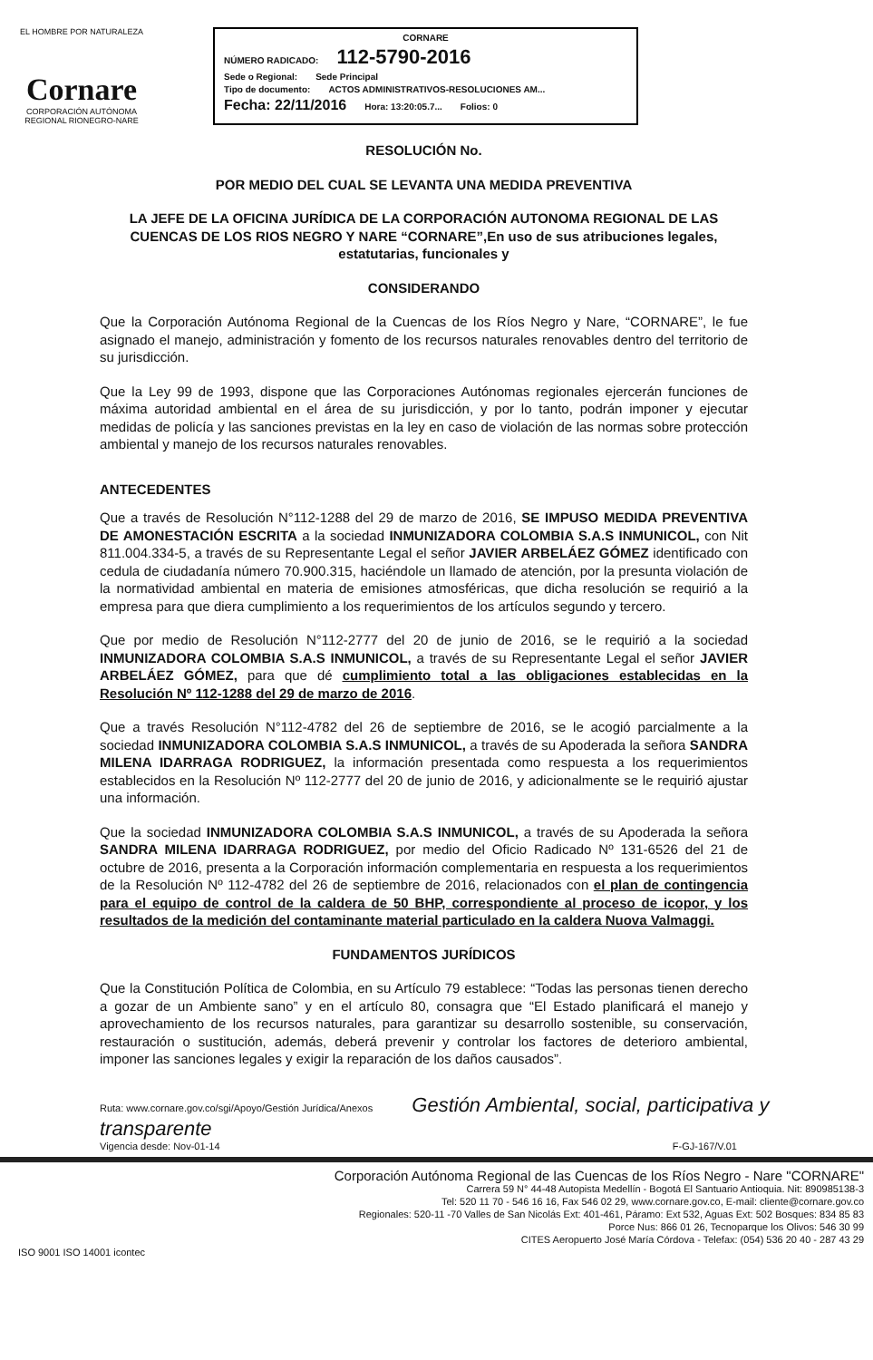EL HOMBRE POR NATURALEZA
Cornare
CORPORACIÓN AUTÓNOMA REGIONAL RIONEGRO-NARE
CORNARE
NÚMERO RADICADO: 112-5790-2016
Sede o Regional: Sede Principal
Tipo de documento: ACTOS ADMINISTRATIVOS-RESOLUCIONES AM...
Fecha: 22/11/2016 Hora: 13:20:05.7... Folios: 0
RESOLUCIÓN No.
POR MEDIO DEL CUAL SE LEVANTA UNA MEDIDA PREVENTIVA
LA JEFE DE LA OFICINA JURÍDICA DE LA CORPORACIÓN AUTONOMA REGIONAL DE LAS CUENCAS DE LOS RIOS NEGRO Y NARE “CORNARE”,En uso de sus atribuciones legales, estatutarias, funcionales y
CONSIDERANDO
Que la Corporación Autónoma Regional de la Cuencas de los Ríos Negro y Nare, “CORNARE”, le fue asignado el manejo, administración y fomento de los recursos naturales renovables dentro del territorio de su jurisdicción.
Que la Ley 99 de 1993, dispone que las Corporaciones Autónomas regionales ejercerán funciones de máxima autoridad ambiental en el área de su jurisdicción, y por lo tanto, podrán imponer y ejecutar medidas de policía y las sanciones previstas en la ley en caso de violación de las normas sobre protección ambiental y manejo de los recursos naturales renovables.
ANTECEDENTES
Que a través de Resolución N°112-1288 del 29 de marzo de 2016, SE IMPUSO MEDIDA PREVENTIVA DE AMONESTACIÓN ESCRITA a la sociedad INMUNIZADORA COLOMBIA S.A.S INMUNICOL, con Nit 811.004.334-5, a través de su Representante Legal el señor JAVIER ARBELÁEZ GÓMEZ identificado con cedula de ciudadanía número 70.900.315, haciéndole un llamado de atención, por la presunta violación de la normatividad ambiental en materia de emisiones atmosféricas, que dicha resolución se requirió a la empresa para que diera cumplimiento a los requerimientos de los artículos segundo y tercero.
Que por medio de Resolución N°112-2777 del 20 de junio de 2016, se le requirió a la sociedad INMUNIZADORA COLOMBIA S.A.S INMUNICOL, a través de su Representante Legal el señor JAVIER ARBELÁEZ GÓMEZ, para que dé cumplimiento total a las obligaciones establecidas en la Resolución Nº 112-1288 del 29 de marzo de 2016.
Que a través Resolución N°112-4782 del 26 de septiembre de 2016, se le acogió parcialmente a la sociedad INMUNIZADORA COLOMBIA S.A.S INMUNICOL, a través de su Apoderada la señora SANDRA MILENA IDARRAGA RODRIGUEZ, la información presentada como respuesta a los requerimientos establecidos en la Resolución Nº 112-2777 del 20 de junio de 2016, y adicionalmente se le requirió ajustar una información.
Que la sociedad INMUNIZADORA COLOMBIA S.A.S INMUNICOL, a través de su Apoderada la señora SANDRA MILENA IDARRAGA RODRIGUEZ, por medio del Oficio Radicado Nº 131-6526 del 21 de octubre de 2016, presenta a la Corporación información complementaria en respuesta a los requerimientos de la Resolución Nº 112-4782 del 26 de septiembre de 2016, relacionados con el plan de contingencia para el equipo de control de la caldera de 50 BHP, correspondiente al proceso de icopor, y los resultados de la medición del contaminante material particulado en la caldera Nuova Valmaggi.
FUNDAMENTOS JURÍDICOS
Que la Constitución Política de Colombia, en su Artículo 79 establece: “Todas las personas tienen derecho a gozar de un Ambiente sano” y en el artículo 80, consagra que “El Estado planificará el manejo y aprovechamiento de los recursos naturales, para garantizar su desarrollo sostenible, su conservación, restauración o sustitución, además, deberá prevenir y controlar los factores de deterioro ambiental, imponer las sanciones legales y exigir la reparación de los daños causados”.
Ruta: www.cornare.gov.co/sgi/Apoyo/Gestión Jurídica/Anexos Gestión Ambiental, social, participativa y transparente
Vigencia desde: Nov-01-14 F-GJ-167/V.01
Corporación Autónoma Regional de las Cuencas de los Ríos Negro - Nare "CORNARE"
Carrera 59 N° 44-48 Autopista Medellín - Bogotá El Santuario Antioquia. Nit: 890985138-3
Tel: 520 11 70 - 546 16 16, Fax 546 02 29, www.cornare.gov.co, E-mail: cliente@cornare.gov.co
Regionales: 520-11 -70 Valles de San Nicolás Ext: 401-461, Páramo: Ext 532, Aguas Ext: 502 Bosques: 834 85 83
Porce Nus: 866 01 26, Tecnoparque los Olivos: 546 30 99
CITES Aeropuerto José María Córdova - Telefax: (054) 536 20 40 - 287 43 29
ISO 9001 ISO 14001 icontec